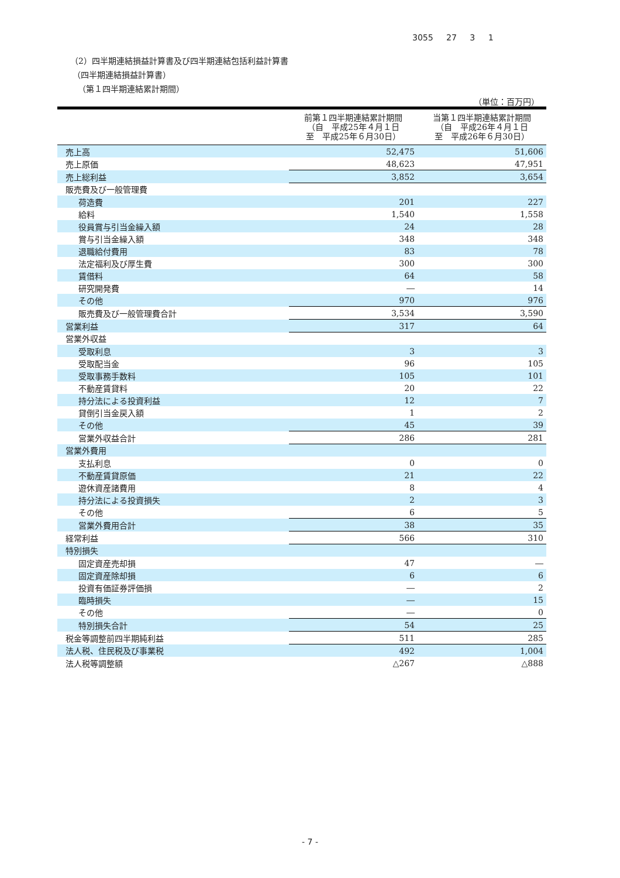3055 27 3 1
（2）四半期連結損益計算書及び四半期連結包括利益計算書
（四半期連結損益計算書）
（第１四半期連結累計期間）
（単位：百万円）
| | 前第１四半期連結累計期間 （自 平成25年４月１日 至 平成25年６月30日） | 当第１四半期連結累計期間 （自 平成26年４月１日 至 平成26年６月30日） |
| --- | --- | --- |
| 売上高 | 52,475 | 51,606 |
| 売上原価 | 48,623 | 47,951 |
| 売上総利益 | 3,852 | 3,654 |
| 販売費及び一般管理費 | | |
| 荷造費 | 201 | 227 |
| 給料 | 1,540 | 1,558 |
| 役員賞与引当金繰入額 | 24 | 28 |
| 賞与引当金繰入額 | 348 | 348 |
| 退職給付費用 | 83 | 78 |
| 法定福利及び厚生費 | 300 | 300 |
| 賃借料 | 64 | 58 |
| 研究開発費 | ― | 14 |
| その他 | 970 | 976 |
| 販売費及び一般管理費合計 | 3,534 | 3,590 |
| 営業利益 | 317 | 64 |
| 営業外収益 | | |
| 受取利息 | 3 | 3 |
| 受取配当金 | 96 | 105 |
| 受取事務手数料 | 105 | 101 |
| 不動産賃貸料 | 20 | 22 |
| 持分法による投資利益 | 12 | 7 |
| 貸倒引当金戻入額 | 1 | 2 |
| その他 | 45 | 39 |
| 営業外収益合計 | 286 | 281 |
| 営業外費用 | | |
| 支払利息 | 0 | 0 |
| 不動産賃貸原価 | 21 | 22 |
| 遊休資産諸費用 | 8 | 4 |
| 持分法による投資損失 | 2 | 3 |
| その他 | 6 | 5 |
| 営業外費用合計 | 38 | 35 |
| 経常利益 | 566 | 310 |
| 特別損失 | | |
| 固定資産売却損 | 47 | ― |
| 固定資産除却損 | 6 | 6 |
| 投資有価証券評価損 | ― | 2 |
| 臨時損失 | ― | 15 |
| その他 | ― | 0 |
| 特別損失合計 | 54 | 25 |
| 税金等調整前四半期純利益 | 511 | 285 |
| 法人税、住民税及び事業税 | 492 | 1,004 |
| 法人税等調整額 | △267 | △888 |
- 7 -